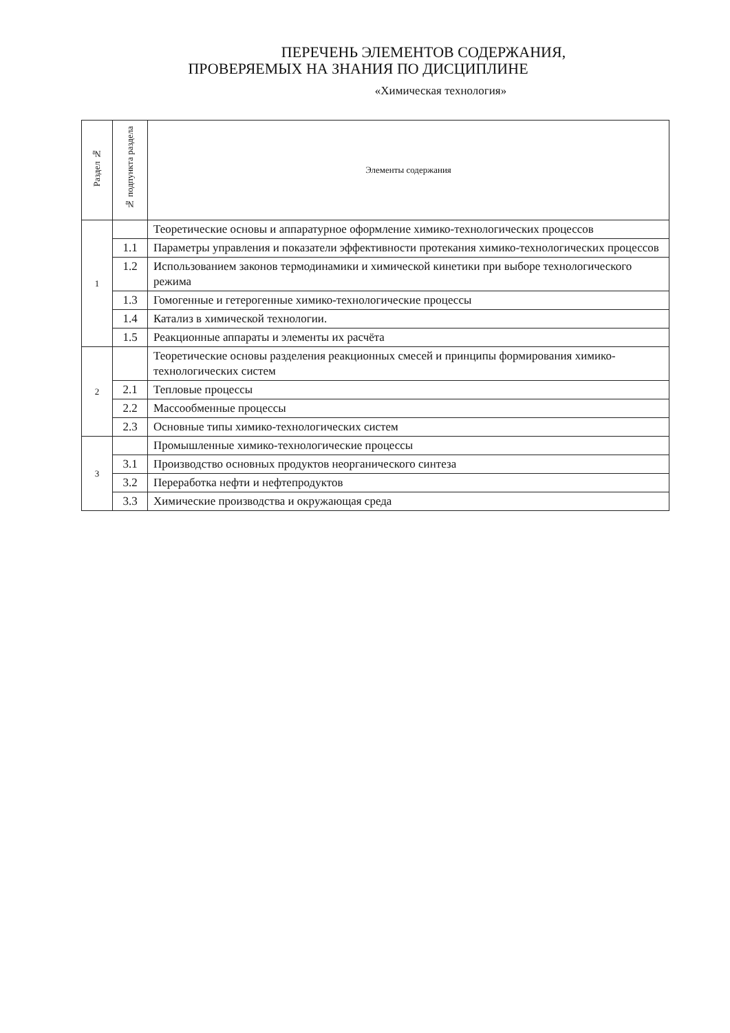ПЕРЕЧЕНЬ ЭЛЕМЕНТОВ СОДЕРЖАНИЯ,
ПРОВЕРЯЕМЫХ НА ЗНАНИЯ ПО ДИСЦИПЛИНЕ
«Химическая технология»
| Раздел № | № подпункта раздела | Элементы содержания |
| --- | --- | --- |
| 1 | | Теоретические основы и аппаратурное оформление химико-технологических процессов |
| | 1.1 | Параметры управления и показатели эффективности протекания химико-технологических процессов |
| | 1.2 | Использованием законов термодинамики и химической кинетики при выборе технологического режима |
| | 1.3 | Гомогенные и гетерогенные химико-технологические процессы |
| | 1.4 | Катализ в химической технологии. |
| | 1.5 | Реакционные аппараты и элементы их расчёта |
| 2 | | Теоретические основы разделения реакционных смесей и принципы формирования химико-технологических систем |
| | 2.1 | Тепловые процессы |
| | 2.2 | Массообменные процессы |
| | 2.3 | Основные типы химико-технологических систем |
| 3 | | Промышленные химико-технологические процессы |
| | 3.1 | Производство основных продуктов неорганического синтеза |
| | 3.2 | Переработка нефти и нефтепродуктов |
| | 3.3 | Химические производства и окружающая среда |